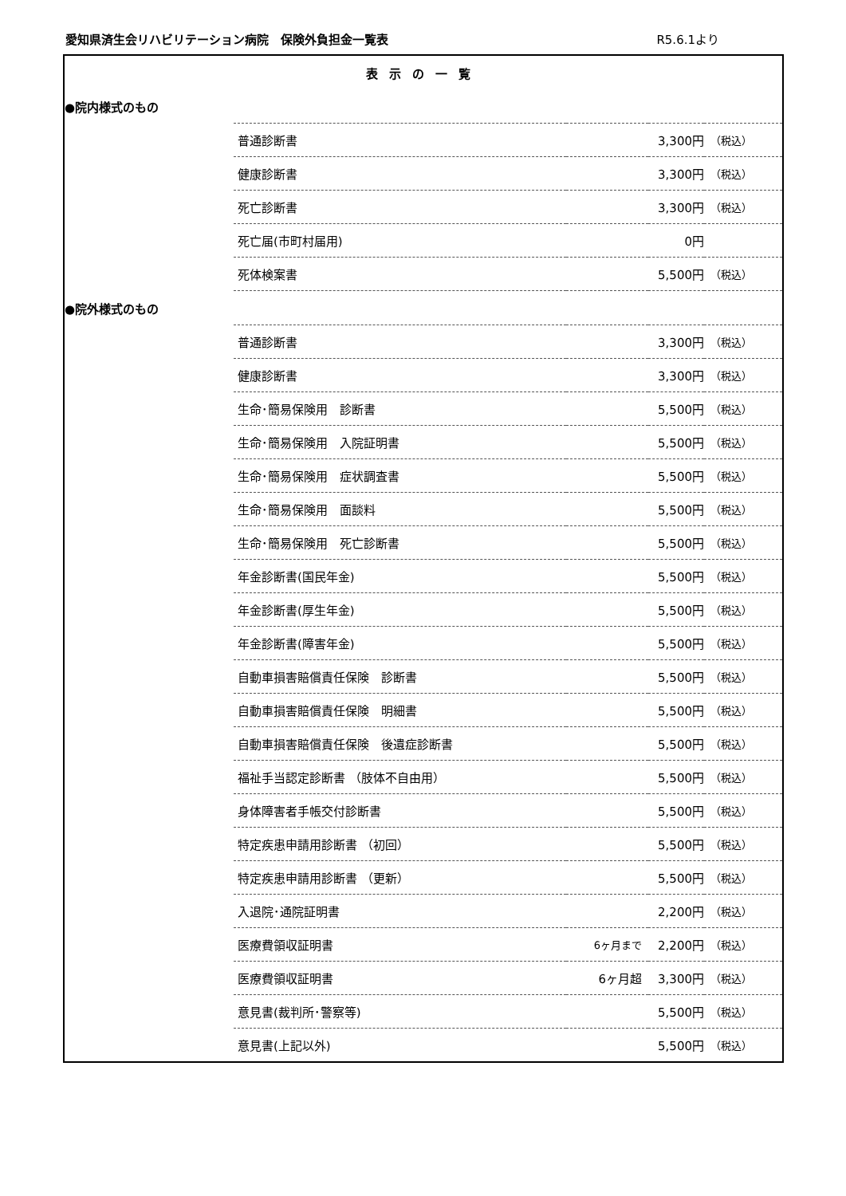愛知県済生会リハビリテーション病院　保険外負担金一覧表 R5.6.1より
| 表示の一覧 | | | | |
| ●院内様式のもの | | | | |
| | 普通診断書 | | 3,300円 | （税込） |
| | 健康診断書 | | 3,300円 | （税込） |
| | 死亡診断書 | | 3,300円 | （税込） |
| | 死亡届(市町村届用) | | 0円 | |
| | 死体検案書 | | 5,500円 | （税込） |
| ●院外様式のもの | | | | |
| | 普通診断書 | | 3,300円 | （税込） |
| | 健康診断書 | | 3,300円 | （税込） |
| | 生命･簡易保険用 診断書 | | 5,500円 | （税込） |
| | 生命･簡易保険用 入院証明書 | | 5,500円 | （税込） |
| | 生命･簡易保険用 症状調査書 | | 5,500円 | （税込） |
| | 生命･簡易保険用 面談料 | | 5,500円 | （税込） |
| | 生命･簡易保険用 死亡診断書 | | 5,500円 | （税込） |
| | 年金診断書(国民年金) | | 5,500円 | （税込） |
| | 年金診断書(厚生年金) | | 5,500円 | （税込） |
| | 年金診断書(障害年金) | | 5,500円 | （税込） |
| | 自動車損害賠償責任保険 診断書 | | 5,500円 | （税込） |
| | 自動車損害賠償責任保険 明細書 | | 5,500円 | （税込） |
| | 自動車損害賠償責任保険 後遺症診断書 | | 5,500円 | （税込） |
| | 福祉手当認定診断書 （肢体不自由用） | | 5,500円 | （税込） |
| | 身体障害者手帳交付診断書 | | 5,500円 | （税込） |
| | 特定疾患申請用診断書 （初回） | | 5,500円 | （税込） |
| | 特定疾患申請用診断書 （更新） | | 5,500円 | （税込） |
| | 入退院･通院証明書 | | 2,200円 | （税込） |
| | 医療費領収証明書 | 6ヶ月まで | 2,200円 | （税込） |
| | 医療費領収証明書 | 6ヶ月超 | 3,300円 | （税込） |
| | 意見書(裁判所･警察等) | | 5,500円 | （税込） |
| | 意見書(上記以外) | | 5,500円 | （税込） |